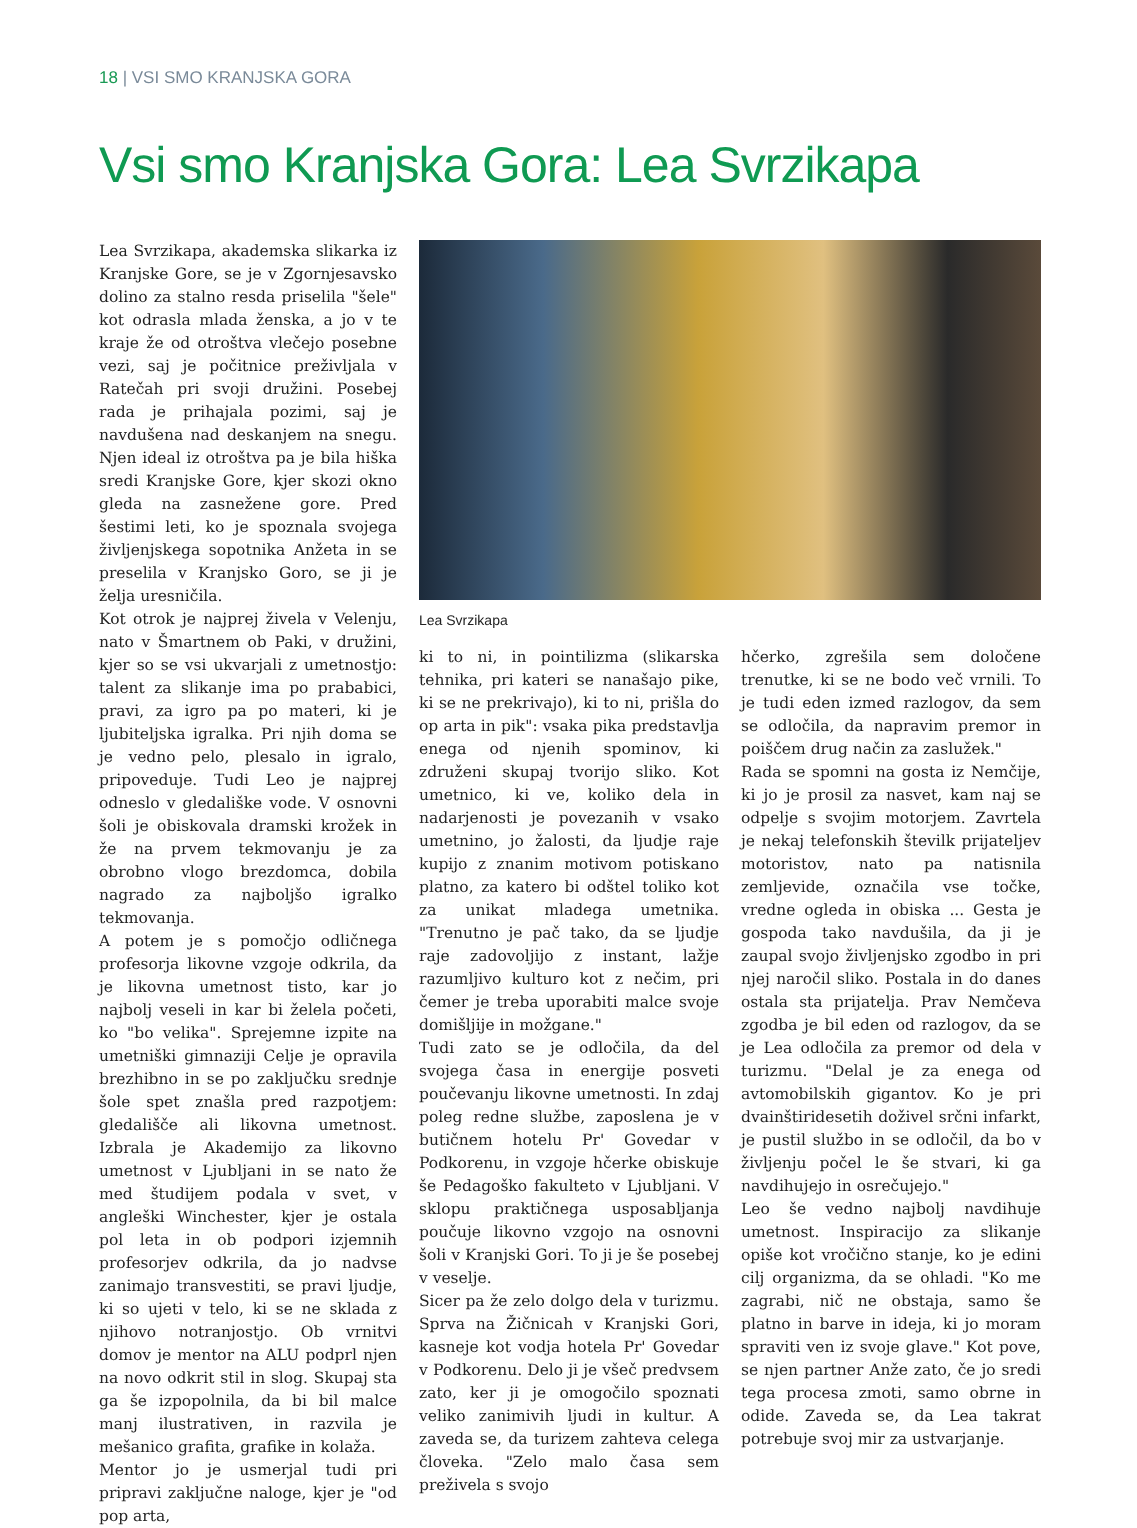18 | VSI SMO KRANJSKA GORA
Vsi smo Kranjska Gora: Lea Svrzikapa
Lea Svrzikapa, akademska slikarka iz Kranjske Gore, se je v Zgornjesavsko dolino za stalno resda priselila "šele" kot odrasla mlada ženska, a jo v te kraje že od otroštva vlečejo posebne vezi, saj je počitnice preživljala v Ratečah pri svoji družini. Posebej rada je prihajala pozimi, saj je navdušena nad deskanjem na snegu. Njen ideal iz otroštva pa je bila hiška sredi Kranjske Gore, kjer skozi okno gleda na zasnežene gore. Pred šestimi leti, ko je spoznala svojega življenjskega sopotnika Anžeta in se preselila v Kranjsko Goro, se ji je želja uresničila.
Kot otrok je najprej živela v Velenju, nato v Šmartnem ob Paki, v družini, kjer so se vsi ukvarjali z umetnostjo: talent za slikanje ima po prababici, pravi, za igro pa po materi, ki je ljubiteljska igralka. Pri njih doma se je vedno pelo, plesalo in igralo, pripoveduje. Tudi Leo je najprej odneslo v gledališke vode. V osnovni šoli je obiskovala dramski krožek in že na prvem tekmovanju je za obrobno vlogo brezdomca, dobila nagrado za najboljšo igralko tekmovanja.
A potem je s pomočjo odličnega profesorja likovne vzgoje odkrila, da je likovna umetnost tisto, kar jo najbolj veseli in kar bi želela početi, ko "bo velika". Sprejemne izpite na umetniški gimnaziji Celje je opravila brezhibno in se po zaključku srednje šole spet znašla pred razpotjem: gledališče ali likovna umetnost. Izbrala je Akademijo za likovno umetnost v Ljubljani in se nato že med študijem podala v svet, v angleški Winchester, kjer je ostala pol leta in ob podpori izjemnih profesorjev odkrila, da jo nadvse zanimajo transvestiti, se pravi ljudje, ki so ujeti v telo, ki se ne sklada z njihovo notranjostjo. Ob vrnitvi domov je mentor na ALU podprl njen na novo odkrit stil in slog. Skupaj sta ga še izpopolnila, da bi bil malce manj ilustrativen, in razvila je mešanico grafita, grafike in kolaža.
Mentor jo je usmerjal tudi pri pripravi zaključne naloge, kjer je "od pop arta,
Lea Svrzikapa
ki to ni, in pointilizma (slikarska tehnika, pri kateri se nanašajo pike, ki se ne prekrivajo), ki to ni, prišla do op arta in pik": vsaka pika predstavlja enega od njenih spominov, ki združeni skupaj tvorijo sliko. Kot umetnico, ki ve, koliko dela in nadarjenosti je povezanih v vsako umetnino, jo žalosti, da ljudje raje kupijo z znanim motivom potiskano platno, za katero bi odštel toliko kot za unikat mladega umetnika. "Trenutno je pač tako, da se ljudje raje zadovoljijo z instant, lažje razumljivo kulturo kot z nečim, pri čemer je treba uporabiti malce svoje domišljije in možgane."
Tudi zato se je odločila, da del svojega časa in energije posveti poučevanju likovne umetnosti. In zdaj poleg redne službe, zaposlena je v butičnem hotelu Pr' Govedar v Podkorenu, in vzgoje hčerke obiskuje še Pedagoško fakulteto v Ljubljani. V sklopu praktičnega usposabljanja poučuje likovno vzgojo na osnovni šoli v Kranjski Gori. To ji je še posebej v veselje.
Sicer pa že zelo dolgo dela v turizmu. Sprva na Žičnicah v Kranjski Gori, kasneje kot vodja hotela Pr' Govedar v Podkorenu. Delo ji je všeč predvsem zato, ker ji je omogočilo spoznati veliko zanimivih ljudi in kultur. A zaveda se, da turizem zahteva celega človeka. "Zelo malo časa sem preživela s svojo
hčerko, zgrešila sem določene trenutke, ki se ne bodo več vrnili. To je tudi eden izmed razlogov, da sem se odločila, da napravim premor in poiščem drug način za zaslužek."
Rada se spomni na gosta iz Nemčije, ki jo je prosil za nasvet, kam naj se odpelje s svojim motorjem. Zavrtela je nekaj telefonskih številk prijateljev motoristov, nato pa natisnila zemljevide, označila vse točke, vredne ogleda in obiska ... Gesta je gospoda tako navdušila, da ji je zaupal svojo življenjsko zgodbo in pri njej naročil sliko. Postala in do danes ostala sta prijatelja. Prav Nemčeva zgodba je bil eden od razlogov, da se je Lea odločila za premor od dela v turizmu. "Delal je za enega od avtomobilskih gigantov. Ko je pri dvainštiridesetih doživel srčni infarkt, je pustil službo in se odločil, da bo v življenju počel le še stvari, ki ga navdihujejo in osrečujejo."
Leo še vedno najbolj navdihuje umetnost. Inspiracijo za slikanje opiše kot vročično stanje, ko je edini cilj organizma, da se ohladi. "Ko me zagrabi, nič ne obstaja, samo še platno in barve in ideja, ki jo moram spraviti ven iz svoje glave." Kot pove, se njen partner Anže zato, če jo sredi tega procesa zmoti, samo obrne in odide. Zaveda se, da Lea takrat potrebuje svoj mir za ustvarjanje.